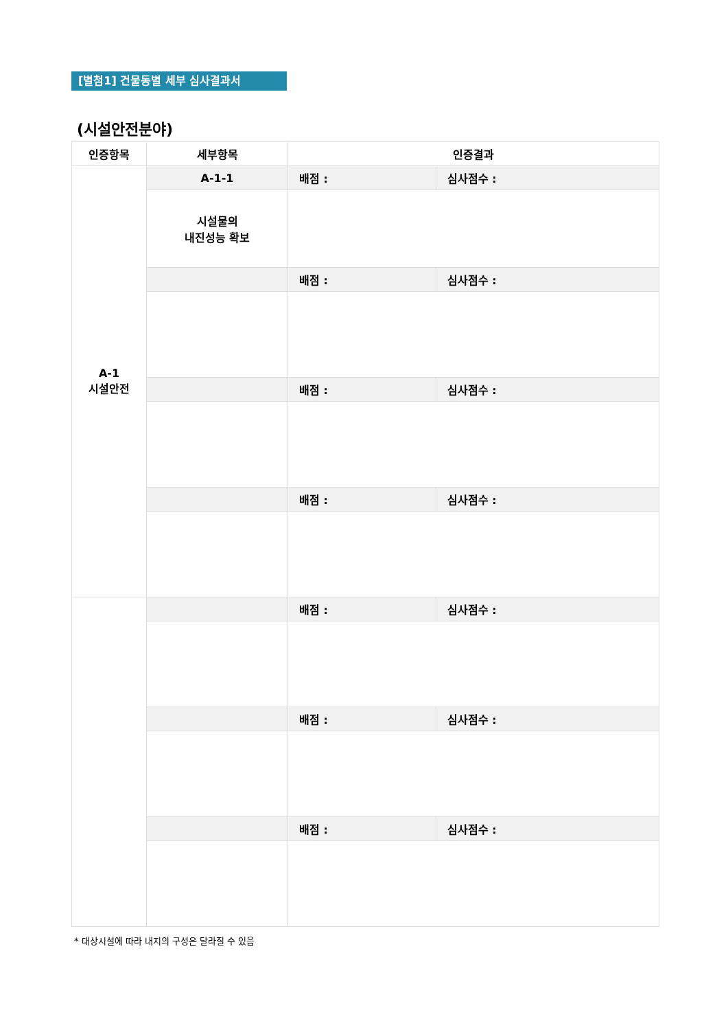[별첨1] 건물동별 세부 심사결과서
(시설안전분야)
| 인증항목 | 세부항목 | 인증결과 | |
| --- | --- | --- | --- |
| A-1 시설안전 | A-1-1 | 배점 : | 심사점수 : |
| | 시설물의 내진성능 확보 | | |
| | | 배점 : | 심사점수 : |
| | | 배점 : | 심사점수 : |
| | | 배점 : | 심사점수 : |
| | | 배점 : | 심사점수 : |
| | | 배점 : | 심사점수 : |
| | | 배점 : | 심사점수 : |
* 대상시설에 따라 내지의 구성은 달라질 수 있음